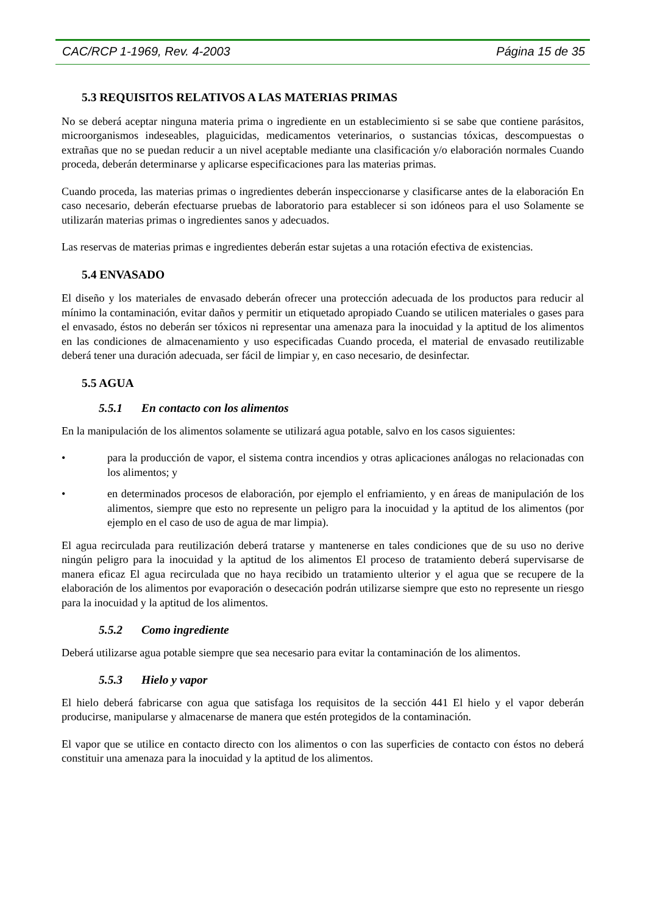CAC/RCP 1-1969, Rev. 4-2003 Página 15 de 35
5.3 REQUISITOS RELATIVOS A LAS MATERIAS PRIMAS
No se deberá aceptar ninguna materia prima o ingrediente en un establecimiento si se sabe que contiene parásitos, microorganismos indeseables, plaguicidas, medicamentos veterinarios, o sustancias tóxicas, descompuestas o extrañas que no se puedan reducir a un nivel aceptable mediante una clasificación y/o elaboración normales Cuando proceda, deberán determinarse y aplicarse especificaciones para las materias primas.
Cuando proceda, las materias primas o ingredientes deberán inspeccionarse y clasificarse antes de la elaboración En caso necesario, deberán efectuarse pruebas de laboratorio para establecer si son idóneos para el uso Solamente se utilizarán materias primas o ingredientes sanos y adecuados.
Las reservas de materias primas e ingredientes deberán estar sujetas a una rotación efectiva de existencias.
5.4 ENVASADO
El diseño y los materiales de envasado deberán ofrecer una protección adecuada de los productos para reducir al mínimo la contaminación, evitar daños y permitir un etiquetado apropiado Cuando se utilicen materiales o gases para el envasado, éstos no deberán ser tóxicos ni representar una amenaza para la inocuidad y la aptitud de los alimentos en las condiciones de almacenamiento y uso especificadas Cuando proceda, el material de envasado reutilizable deberá tener una duración adecuada, ser fácil de limpiar y, en caso necesario, de desinfectar.
5.5 AGUA
5.5.1 En contacto con los alimentos
En la manipulación de los alimentos solamente se utilizará agua potable, salvo en los casos siguientes:
• para la producción de vapor, el sistema contra incendios y otras aplicaciones análogas no relacionadas con los alimentos; y
• en determinados procesos de elaboración, por ejemplo el enfriamiento, y en áreas de manipulación de los alimentos, siempre que esto no represente un peligro para la inocuidad y la aptitud de los alimentos (por ejemplo en el caso de uso de agua de mar limpia).
El agua recirculada para reutilización deberá tratarse y mantenerse en tales condiciones que de su uso no derive ningún peligro para la inocuidad y la aptitud de los alimentos El proceso de tratamiento deberá supervisarse de manera eficaz El agua recirculada que no haya recibido un tratamiento ulterior y el agua que se recupere de la elaboración de los alimentos por evaporación o desecación podrán utilizarse siempre que esto no represente un riesgo para la inocuidad y la aptitud de los alimentos.
5.5.2 Como ingrediente
Deberá utilizarse agua potable siempre que sea necesario para evitar la contaminación de los alimentos.
5.5.3 Hielo y vapor
El hielo deberá fabricarse con agua que satisfaga los requisitos de la sección 441 El hielo y el vapor deberán producirse, manipularse y almacenarse de manera que estén protegidos de la contaminación.
El vapor que se utilice en contacto directo con los alimentos o con las superficies de contacto con éstos no deberá constituir una amenaza para la inocuidad y la aptitud de los alimentos.